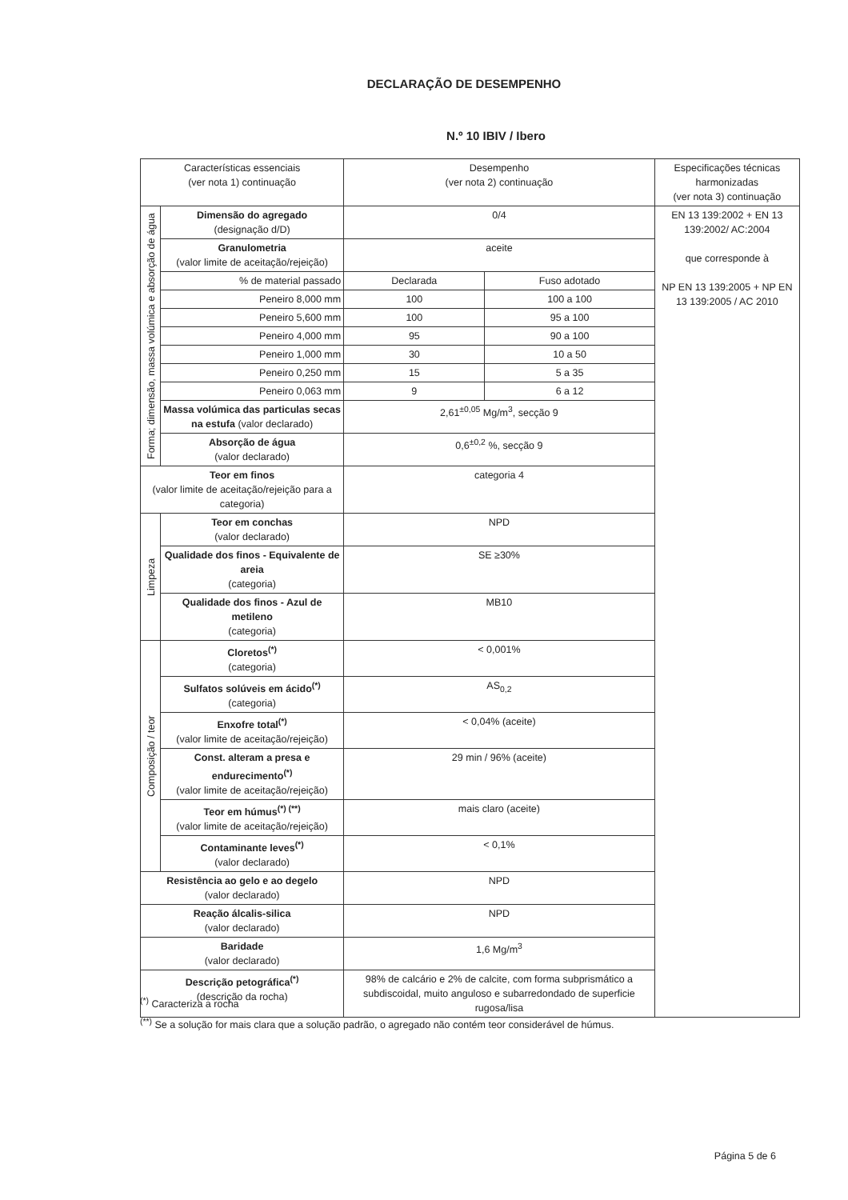DECLARAÇÃO DE DESEMPENHO
N.º 10 IBIV / Ibero
| Características essenciais (ver nota 1) continuação | | Desempenho (ver nota 2) continuação | | Especificações técnicas harmonizadas (ver nota 3) continuação |
| --- | --- | --- | --- | --- |
| Forma; dimensão, massa volúmica e absorção de água | Dimensão do agregado (designação d/D) | 0/4 | | EN 13 139:2002 + EN 13 139:2002/ AC:2004 que corresponde à NP EN 13 139:2005 + NP EN 13 139:2005 / AC 2010 |
| | Granulometria (valor limite de aceitação/rejeição) | aceite | | |
| | % de material passado | Declarada | Fuso adotado | |
| | Peneiro 8,000 mm | 100 | 100 a 100 | |
| | Peneiro 5,600 mm | 100 | 95 a 100 | |
| | Peneiro 4,000 mm | 95 | 90 a 100 | |
| | Peneiro 1,000 mm | 30 | 10 a 50 | |
| | Peneiro 0,250 mm | 15 | 5 a 35 | |
| | Peneiro 0,063 mm | 9 | 6 a 12 | |
| | Massa volúmica das particulas secas na estufa (valor declarado) | 2,61<sup>±0,05</sup> Mg/m<sup>3</sup>, secção 9 | | |
| | Absorção de água (valor declarado) | 0,6<sup>±0,2</sup> %, secção 9 | | |
| Teor em finos (valor limite de aceitação/rejeição para a categoria) | | categoria 4 | | |
| Limpeza | Teor em conchas (valor declarado) | NPD | | |
| | Qualidade dos finos - Equivalente de areia (categoria) | SE ≥30% | | |
| | Qualidade dos finos - Azul de metileno (categoria) | MB10 | | |
| Composição / teor | Cloretos<sup>(*)</sup> (categoria) | < 0,001% | | |
| | Sulfatos solúveis em ácido<sup>(*)</sup> (categoria) | AS<sub>0,2</sub> | | |
| | Enxofre total<sup>(*)</sup> (valor limite de aceitação/rejeição) | < 0,04% (aceite) | | |
| | Const. alteram a presa e endurecimento<sup>(*)</sup> (valor limite de aceitação/rejeição) | 29 min / 96% (aceite) | | |
| | Teor em húmus<sup>(*) (**)</sup> (valor limite de aceitação/rejeição) | mais claro (aceite) | | |
| | Contaminante leves<sup>(*)</sup> (valor declarado) | < 0,1% | | |
| Resistência ao gelo e ao degelo (valor declarado) | | NPD | | |
| Reação álcalis-silica (valor declarado) | | NPD | | |
| Baridade (valor declarado) | | 1,6 Mg/m<sup>3</sup> | | |
| Descrição petográfica<sup>(*)</sup> (descrição da rocha) | | 98% de calcário e 2% de calcite, com forma subprismático a subdiscoidal, muito anguloso e subarredondado de superficie rugosa/lisa | | |
<sup>(*)</sup> Caracteriza a rocha
<sup>(**)</sup> Se a solução for mais clara que a solução padrão, o agregado não contém teor considerável de húmus.
Página 5 de 6